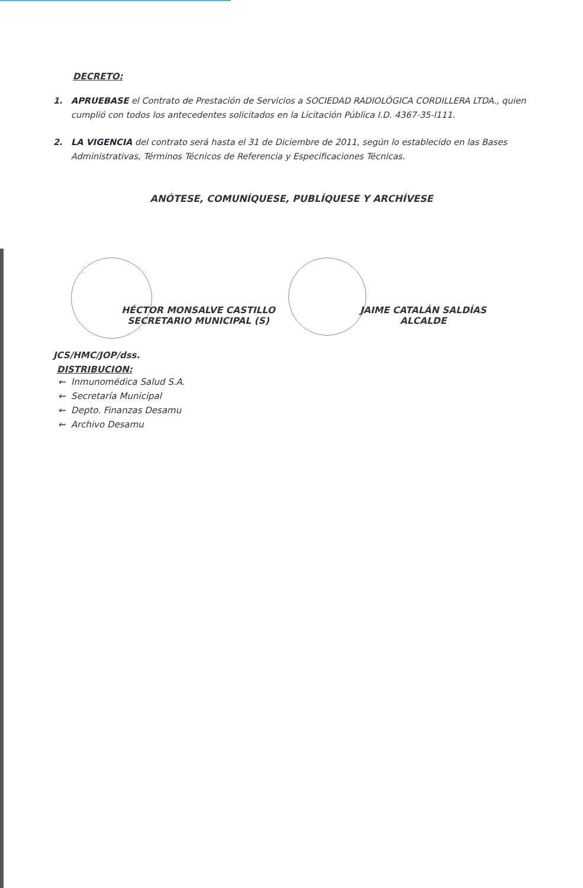DECRETO:
1. APRUEBASE el Contrato de Prestación de Servicios a SOCIEDAD RADIOLÓGICA CORDILLERA LTDA., quien cumplió con todos los antecedentes solicitados en la Licitación Pública I.D. 4367-35-l111.
2. LA VIGENCIA del contrato será hasta el 31 de Diciembre de 2011, según lo establecido en las Bases Administrativas, Términos Técnicos de Referencia y Especificaciones Técnicas.
ANÓTESE, COMUNÍQUESE, PUBLÍQUESE Y ARCHÍVESE
HÉCTOR MONSALVE CASTILLO
SECRETARIO MUNICIPAL (S)
JAIME CATALÁN SALDÍAS
ALCALDE
JCS/HMC/JOP/dss.
DISTRIBUCION:
⇜ Inmunomédica Salud S.A.
⇜ Secretaría Municipal
⇜ Depto. Finanzas Desamu
⇜ Archivo Desamu